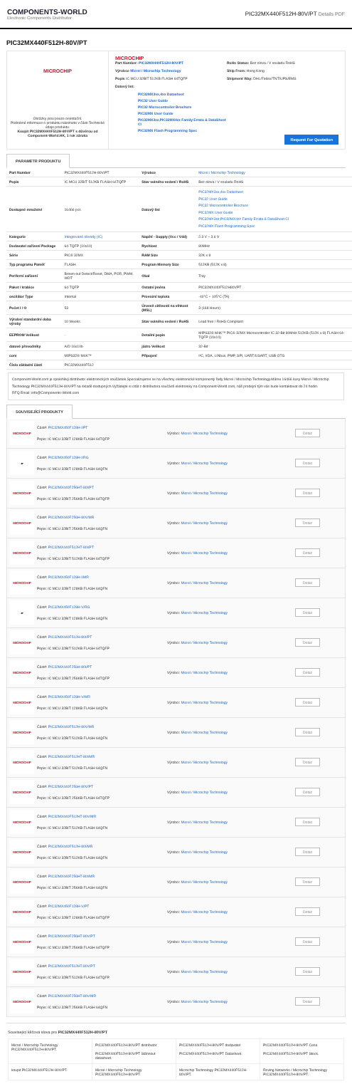COMPONENTS-WORLD
Electronic Components Distributor
PIC32MX440F512H-80V/PT Details PDF
PIC32MX440F512H-80V/PT
MICROCHIP
Obrázky jsou pouze orientační.
Podrobné informace o produktu naleznete v části Technické údaje produktu.
Koupit PIC32MX440F512H-80V/PT s důvěrou od Component-World.HK, 1 rok záruka
MICROCHIP
Part Number: PIC32MX440F512H-80V/PT
Výrobce Micrel / Microchip Technology
Popis IC MCU 32BIT 512KB FLASH 64TQFP
Datový list:
PIC32MX3xx,4xx Datasheet
PIC32 User Guide
PIC32 Microcontroller Brochure
PIC32MX User Guide
PIC32MX3zz,PIC32MX4zz Family Errata & DataSheet Cl
PIC32MX Flash Programming Spec
RoHs Status: Bez olova / V souladu RoHS
Ship From: Hong Kong
Shipment Way: DHL/Fedex/TNT/UPS/EMS
Request For Quotation
PARAMETR PRODUKTU
| Part Number | PIC32MX440F512H-80V/PT | Výrobce | Micrel / Microchip Technology |
| Popis | IC MCU 32BIT 512KB FLASH 64TQFP | Stav volného vedení / RoHS | Bez olova / V souladu RoHS |
| Dostupné množství | 16466 pcs | Datový list | PIC32MX3xx,4xx Datasheet PIC32 User Guide PIC32 Microcontroller Brochure PIC32MX User Guide PIC32MX3zz,PIC32MX4zz Family Errata & DataSheet Cl PIC32MX Flash Programming Spec |
| Kategorie | Integrované obvody (IC) | Napětí - Supply (Vcc / Vdd) | 2.3 V ~ 3.6 V |
| Dodavatel zařízení Package | 64-TQFP (10x10) | Rychlost | 80MHz |
| Série | PIC® 32MX | RAM Size | 32K x 8 |
| Typ programu Paměť | FLASH | Program Memory Size | 512KB (512K x 8) |
| Periferní zařízení | Brown-out Detect/Reset, DMA, POR, PWM, WDT | Obal | Tray |
| Paket / krabice | 64-TQFP | Ostatní jména | PIC32MX440F512H80VPT |
| oscilátor Type | Internal | Provozní teplota | -40°C ~ 105°C (TA) |
| Počet I / O | 53 | Úroveň citlivosti na vlhkost (MSL) | 3 (168 Hours) |
| Výrobní standardní doba výroby | 10 Weeks | Stav volného vedení / RoHS | Lead free / RoHS Compliant |
| EEPROM Velikost | - | Detailní popis | MIPS32® M4K™ PIC® 32MX Microcontroller IC 32-Bit 80MHz 512KB (512K x 8) FLASH 64-TQFP (10x10) |
| datové převodníky | A/D 16x10b | jádro Velikost | 32-Bit |
| core | MIPS32® M4K™ | Připojení | I²C, IrDA, LINbus, PMP, SPI, UART/USART, USB OTG |
| Číslo základní části | PIC32MX440F512 | | |
Component-World.com je spolehlivý distributor elektronických součástek.Specializujeme se na všechny elektronické komponenty řady Micrel / Microchip Technology.Máme 16466 kusy Micrel / Microchip Technology PIC32MX440F512H-80V/PT na skladě dostupných.Vyžádejte si citát z distributora součástí elektroniky na Component-World.com, náš prodejní tým vás bude kontaktovat do 24 hodin.
RFQ Email: info@Components-World.com
SOUVISEJÍCÍ PRODUKTY
MICROCHIP
Část#: PIC32MX450F128H-I/PT
Popis: IC MCU 32BIT 128KB FLASH 64TQFP
Výrobci: Micrel / Microchip Technology Dotaz
▰
Část#: PIC32MX450F128H-I/RG
Popis: IC MCU 32BIT 128KB FLASH 64QFN
Výrobci: Micrel / Microchip Technology Dotaz
MICROCHIP
Část#: PIC32MX440F256HT-80I/PT
Popis: IC MCU 32BIT 256KB FLASH 64TQFP
Výrobci: Micrel / Microchip Technology Dotaz
MICROCHIP
Část#: PIC32MX440F256H-80V/MR
Popis: IC MCU 32BIT 256KB FLASH 64QFN
Výrobci: Micrel / Microchip Technology Dotaz
MICROCHIP
Část#: PIC32MX440F512HT-80I/PT
Popis: IC MCU 32BIT 512KB FLASH 64TQFP
Výrobci: Micrel / Microchip Technology Dotaz
MICROCHIP
Část#: PIC32MX450F128H-I/MR
Popis: IC MCU 32BIT 128KB FLASH 64QFN
Výrobci: Micrel / Microchip Technology Dotaz
▰
Část#: PIC32MX450F128H-V/RG
Popis: IC MCU 32BIT 128KB FLASH 64QFN
Výrobci: Micrel / Microchip Technology Dotaz
MICROCHIP
Část#: PIC32MX440F512H-80I/PT
Popis: IC MCU 32BIT 512KB FLASH 64TQFP
Výrobci: Micrel / Microchip Technology Dotaz
MICROCHIP
Část#: PIC32MX440F256H-80I/PT
Popis: IC MCU 32BIT 256KB FLASH 64TQFP
Výrobci: Micrel / Microchip Technology Dotaz
MICROCHIP
Část#: PIC32MX450F128H-V/MR
Popis: IC MCU 32BIT 128KB FLASH 64QFN
Výrobci: Micrel / Microchip Technology Dotaz
MICROCHIP
Část#: PIC32MX440F512H-80V/MR
Popis: IC MCU 32BIT 512KB FLASH 64QFN
Výrobci: Micrel / Microchip Technology Dotaz
MICROCHIP
Část#: PIC32MX440F512HT-80I/MR
Popis: IC MCU 32BIT 512KB FLASH 64QFN
Výrobci: Micrel / Microchip Technology Dotaz
MICROCHIP
Část#: PIC32MX440F256H-80V/PT
Popis: IC MCU 32BIT 256KB FLASH 64TQFP
Výrobci: Micrel / Microchip Technology Dotaz
MICROCHIP
Část#: PIC32MX440F512HT-80V/MR
Popis: IC MCU 32BIT 512KB FLASH 64QFN
Výrobci: Micrel / Microchip Technology Dotaz
MICROCHIP
Část#: PIC32MX440F512H-80I/MR
Popis: IC MCU 32BIT 512KB FLASH 64QFN
Výrobci: Micrel / Microchip Technology Dotaz
MICROCHIP
Část#: PIC32MX440F256HT-80I/MR
Popis: IC MCU 32BIT 256KB FLASH 64QFN
Výrobci: Micrel / Microchip Technology Dotaz
MICROCHIP
Část#: PIC32MX450F128H-V/PT
Popis: IC MCU 32BIT 128KB FLASH 64TQFP
Výrobci: Micrel / Microchip Technology Dotaz
MICROCHIP
Část#: PIC32MX440F256HT-80V/PT
Popis: IC MCU 32BIT 256KB FLASH 64TQFP
Výrobci: Micrel / Microchip Technology Dotaz
MICROCHIP
Část#: PIC32MX440F512HT-80V/PT
Popis: IC MCU 32BIT 512KB FLASH 64TQFP
Výrobci: Micrel / Microchip Technology Dotaz
MICROCHIP
Část#: PIC32MX440F256HT-80V/MR
Popis: IC MCU 32BIT 256KB FLASH 64QFN
Výrobci: Micrel / Microchip Technology Dotaz
Související klíčová slova pro PIC32MX440F512H-80V/PT
| Micrel / Microchip Technology PIC32MX440F512H-80V/PT. | PIC32MX440F512H-80V/PT distributor PIC32MX440F512H-80V/PT Stáhnout datasheet. | PIC32MX440F512H-80V/PT dodavatel PIC32MX440F512H-80V/PT Datasheet. | PIC32MX440F512H-80V/PT Cena PIC32MX440F512H-80V/PT Stock. |
| koupit PIC32MX440F512H-80V/PT. | Micrel / Microchip Technology PIC32MX440F512H-80V/PT. | Microchip Technology PIC32MX440F512H-80V/PT. | Roving Networks / Microchip Technology PIC32MX440F512H-80V/PT. |